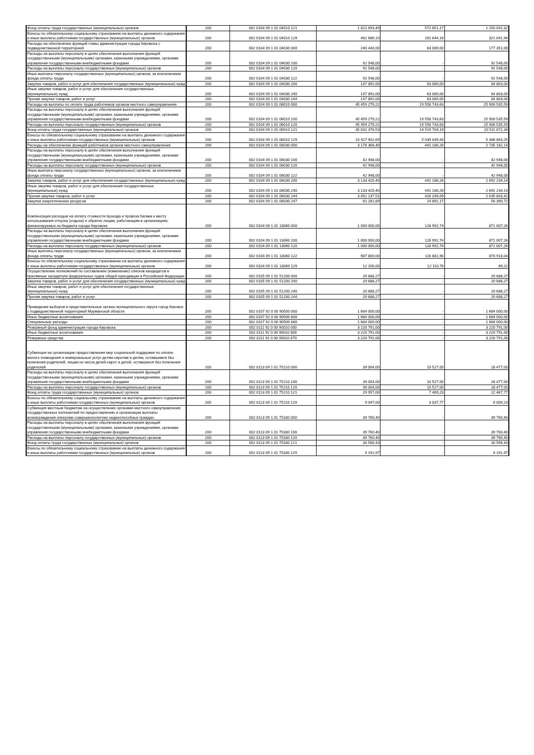| Фонд оплаты труда государственных (муниципальных) органов | 200 | 002 0104 09 1 01 04010 121 | 1 822 693,49 | 572 651,17 | 1 250 042,32 |
| Взносы по обязательному социальному страхованию на выплаты денежного содержания и иные выплаты работникам государственных (муниципальных) органов | 200 | 002 0104 09 1 01 04010 129 | 482 686,10 | 161 644,16 | 321 041,94 |
| Расходы на обеспечение функций главы администрации города Кировска с подведомственной территорией | 200 | 002 0104 09 1 01 04030 000 | 240 440,00 | 63 089,00 | 177 351,00 |
| Расходы на выплаты персоналу в целях обеспечения выполнения функций государственными (муниципальными) органами, казенными учреждениями, органами управления государственными внебюджетными фондами | 200 | 002 0104 09 1 01 04030 100 | 92 548,00 | - | 92 548,00 |
| Расходы на выплаты персоналу государственных (муниципальных) органов | 200 | 002 0104 09 1 01 04030 120 | 92 548,00 | - | 92 548,00 |
| Иные выплаты персоналу государственных (муниципальных) органов, за исключением фонда оплаты труда | 200 | 002 0104 09 1 01 04030 122 | 92 548,00 | - | 92 548,00 |
| Закупка товаров, работ и услуг для обеспечения государственных (муниципальных) нужд | 200 | 002 0104 09 1 01 04030 200 | 147 892,00 | 63 089,00 | 84 803,00 |
| Иные закупки товаров, работ и услуг для обеспечения государственных (муниципальных) нужд | 200 | 002 0104 09 1 01 04030 240 | 147 892,00 | 63 089,00 | 84 803,00 |
| Прочая закупка товаров, работ и услуг | 200 | 002 0104 09 1 01 04030 244 | 147 892,00 | 63 089,00 | 84 803,00 |
| Расходы на выплаты по оплате труда работников органов местного самоуправления | 200 | 002 0104 09 1 01 06010 000 | 45 459 279,22 | 19 558 743,63 | 25 900 535,59 |
| Расходы на выплаты персоналу в целях обеспечения выполнения функций государственными (муниципальными) органами, казенными учреждениями, органами управления государственными внебюджетными фондами | 200 | 002 0104 09 1 01 06010 100 | 45 459 279,22 | 19 558 743,63 | 25 900 535,59 |
| Расходы на выплаты персоналу государственных (муниципальных) органов | 200 | 002 0104 09 1 01 06010 120 | 45 459 279,22 | 19 558 743,63 | 25 900 535,59 |
| Фонд оплаты труда государственных (муниципальных) органов | 200 | 002 0104 09 1 01 06010 121 | 35 031 376,53 | 14 519 704,19 | 20 511 672,34 |
| Взносы по обязательному социальному страхованию на выплаты денежного содержания и иные выплаты работникам государственных (муниципальных) органов | 200 | 002 0104 09 1 01 06010 129 | 10 427 902,69 | 5 039 039,44 | 5 388 863,25 |
| Расходы на обеспечение функций работников органов местного самоуправления | 200 | 002 0104 09 1 01 06030 000 | 3 176 368,40 | 441 186,26 | 2 735 182,14 |
| Расходы на выплаты персоналу в целях обеспечения выполнения функций государственными (муниципальными) органами, казенными учреждениями, органами управления государственными внебюджетными фондами | 200 | 002 0104 09 1 01 06030 100 | 42 948,00 | - | 42 948,00 |
| Расходы на выплаты персоналу государственных (муниципальных) органов | 200 | 002 0104 09 1 01 06030 120 | 42 948,00 | - | 42 948,00 |
| Иные выплаты персоналу государственных (муниципальных) органов, за исключением фонда оплаты труда | 200 | 002 0104 09 1 01 06030 122 | 42 948,00 | - | 42 948,00 |
| Закупка товаров, работ и услуг для обеспечения государственных (муниципальных) нужд | 200 | 002 0104 09 1 01 06030 200 | 3 133 420,40 | 441 186,26 | 2 692 234,14 |
| Иные закупки товаров, работ и услуг для обеспечения государственных (муниципальных) нужд | 200 | 002 0104 09 1 01 06030 240 | 3 133 420,40 | 441 186,26 | 2 692 234,14 |
| Прочая закупка товаров, работ и услуг | 200 | 002 0104 09 1 01 06030 244 | 3 052 137,51 | 416 294,09 | 2 635 843,42 |
| Закупка энергетических ресурсов | 200 | 002 0104 09 1 01 06030 247 | 81 282,89 | 24 892,17 | 56 390,72 |
| Компенсация расходов на оплату стоимости проезда и провоза багажа к месту использования отпуска (отдыха) и обратно лицам, работающим в организациях, финансируемых из бюджета города Кировска | 200 | 002 0104 09 1 01 13060 000 | 1 000 000,00 | 128 992,74 | 871 007,26 |
| Расходы на выплаты персоналу в целях обеспечения выполнения функций государственными (муниципальными) органами, казенными учреждениями, органами управления государственными внебюджетными фондами | 200 | 002 0104 09 1 01 13060 100 | 1 000 000,00 | 128 992,74 | 871 007,26 |
| Расходы на выплаты персоналу государственных (муниципальных) органов | 200 | 002 0104 09 1 01 13060 120 | 1 000 000,00 | 128 992,74 | 871 007,26 |
| Иные выплаты персоналу государственных (муниципальных) органов, за исключением фонда оплаты труда | 200 | 002 0104 09 1 01 13060 122 | 987 800,00 | 116 881,96 | 870 918,04 |
| Взносы по обязательному социальному страхованию на выплаты денежного содержания и иные выплаты работникам государственных (муниципальных) органов | 200 | 002 0104 09 1 01 13060 129 | 12 200,00 | 12 110,78 | 89,22 |
| Осуществление полномочий по составлению (изменению) списков кандидатов в присяжные заседатели федеральных судов общей юрисдикции в Российской Федерации | 200 | 002 0105 09 1 01 51200 000 | 20 688,27 | - | 20 688,27 |
| Закупка товаров, работ и услуг для обеспечения государственных (муниципальных) нужд | 200 | 002 0105 09 1 01 51200 200 | 20 688,27 | - | 20 688,27 |
| Иные закупки товаров, работ и услуг для обеспечения государственных (муниципальных) нужд | 200 | 002 0105 09 1 01 51200 240 | 20 688,27 | - | 20 688,27 |
| Прочая закупка товаров, работ и услуг | 200 | 002 0105 09 1 01 51200 244 | 20 688,27 | - | 20 688,27 |
| Проведение выборов в представительные органы муниципального округа город Кировск с подведомственной территорией Мурманской области | 200 | 002 0107 92 0 00 90500 000 | 1 684 000,00 | - | 1 684 000,00 |
| Иные бюджетные ассигнования | 200 | 002 0107 92 0 00 90500 800 | 1 684 000,00 | - | 1 684 000,00 |
| Специальные расходы | 200 | 002 0107 92 0 00 90500 880 | 1 684 000,00 | - | 1 684 000,00 |
| Резервный фонд администрации города Кировска | 200 | 002 0111 92 0 00 90010 000 | 3 220 791,00 | - | 3 220 791,00 |
| Иные бюджетные ассигнования | 200 | 002 0111 92 0 00 90010 800 | 3 220 791,00 | - | 3 220 791,00 |
| Резервные средства | 200 | 002 0111 92 0 00 90010 870 | 3 220 791,00 | - | 3 220 791,00 |
| Субвенция на организацию предоставления мер социальной поддержки по оплате жилого помещения и коммунальных услуг детям-сиротам и детям, оставшимся без попечения родителей, лицам из числа детей-сирот и детей, оставшихся без попечения родителей | 200 | 002 0113 09 1 01 75210 000 | 39 004,00 | 10 527,00 | 28 477,00 |
| Расходы на выплаты персоналу в целях обеспечения выполнения функций государственными (муниципальными) органами, казенными учреждениями, органами управления государственными внебюджетными фондами | 200 | 002 0113 09 1 01 75210 100 | 39 004,00 | 10 527,00 | 28 477,00 |
| Расходы на выплаты персоналу государственных (муниципальных) органов | 200 | 002 0113 09 1 01 75210 120 | 39 004,00 | 10 527,00 | 28 477,00 |
| Фонд оплаты труда государственных (муниципальных) органов | 200 | 002 0113 09 1 01 75210 121 | 29 957,00 | 7 489,23 | 22 467,77 |
| Взносы по обязательному социальному страхованию на выплаты денежного содержания и иные выплаты работникам государственных (муниципальных) органов | 200 | 002 0113 09 1 01 75210 129 | 9 047,00 | 3 037,77 | 6 009,23 |
| Субвенция местным бюджетам на осуществление органами местного самоуправления государственных полномочий по предоставлению и организации выплаты вознаграждения опекунам совершеннолетних недееспособных граждан | 200 | 002 0113 09 1 01 75330 000 | 39 760,40 | - | 39 760,40 |
| Расходы на выплаты персоналу в целях обеспечения выполнения функций государственными (муниципальными) органами, казенными учреждениями, органами управления государственными внебюджетными фондами | 200 | 002 0113 09 1 01 75330 100 | 39 760,40 | - | 39 760,40 |
| Расходы на выплаты персоналу государственных (муниципальных) органов | 200 | 002 0113 09 1 01 75330 120 | 39 760,40 | - | 39 760,40 |
| Фонд оплаты труда государственных (муниципальных) органов | 200 | 002 0113 09 1 01 75330 121 | 30 568,43 | - | 30 568,43 |
| Взносы по обязательному социальному страхованию на выплаты денежного содержания и иные выплаты работникам государственных (муниципальных) органов | 200 | 002 0113 09 1 01 75330 129 | 9 191,97 | - | 9 191,97 |